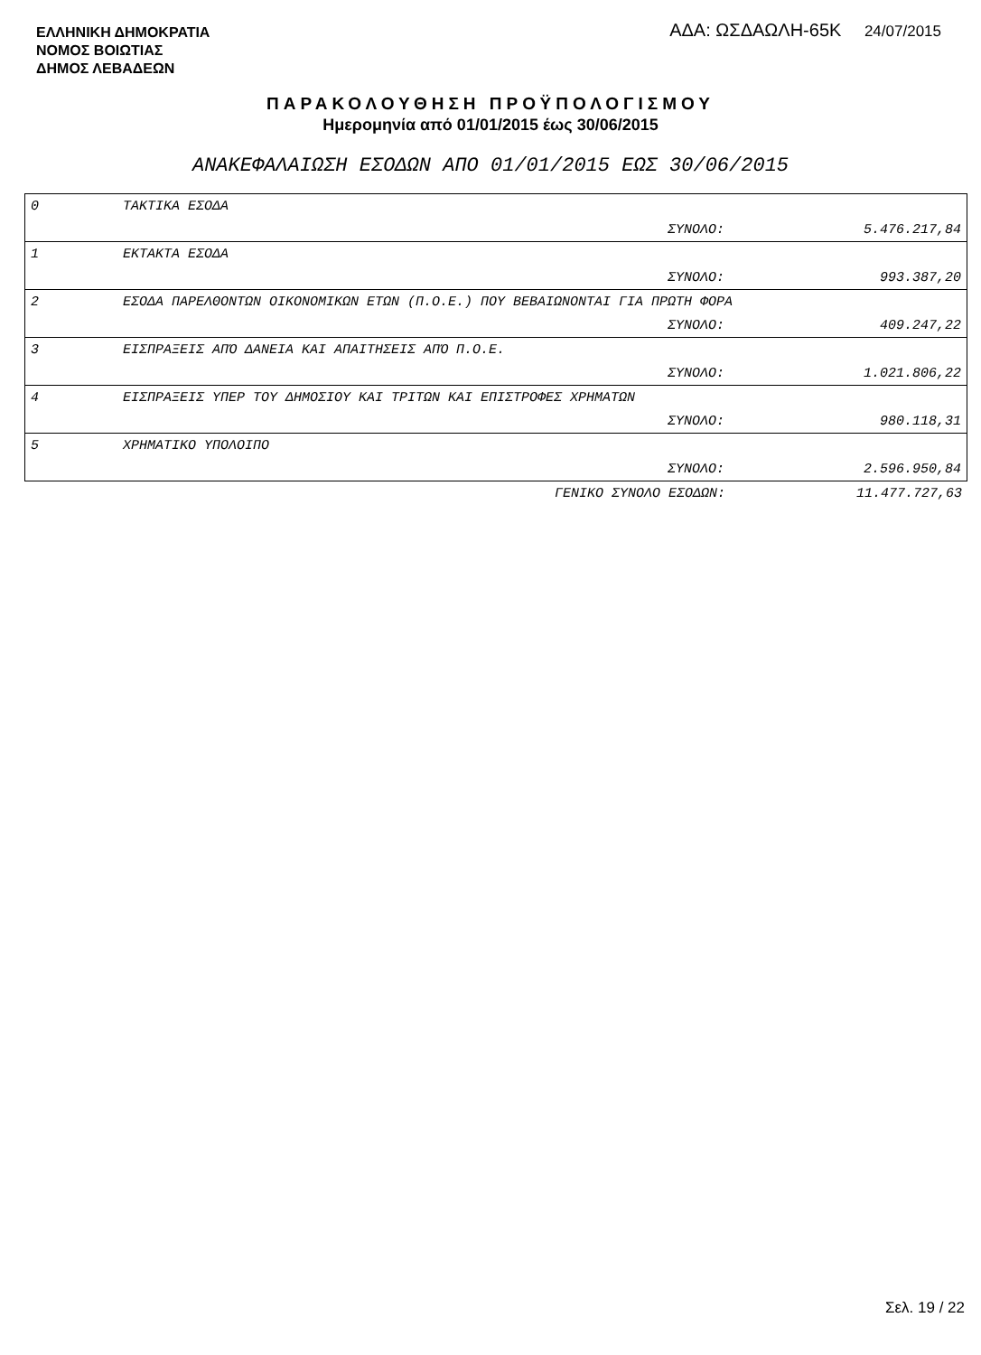ΕΛΛΗΝΙΚΗ ΔΗΜΟΚΡΑΤΙΑ
ΝΟΜΟΣ ΒΟΙΩΤΙΑΣ
ΔΗΜΟΣ ΛΕΒΑΔΕΩΝ
ΑΔΑ: ΩΣΔΑΩΛΗ-65Κ 24/07/2015
ΠΑΡΑΚΟΛΟΥΘΗΣΗ ΠΡΟΫΠΟΛΟΓΙΣΜΟΥ
Ημερομηνία από 01/01/2015 έως 30/06/2015
ΑΝΑΚΕΦΑΛΑΙΩΣΗ ΕΣΟΔΩΝ ΑΠΟ 01/01/2015 ΕΩΣ 30/06/2015
| 0 | ΤΑΚΤΙΚΑ ΕΣΟΔΑ | |
| | ΣΥΝΟΛΟ: | 5.476.217,84 |
| 1 | ΕΚΤΑΚΤΑ ΕΣΟΔΑ | |
| | ΣΥΝΟΛΟ: | 993.387,20 |
| 2 | ΕΣΟΔΑ ΠΑΡΕΛΘΟΝΤΩΝ ΟΙΚΟΝΟΜΙΚΩΝ ΕΤΩΝ (Π.Ο.Ε.) ΠΟΥ ΒΕΒΑΙΩΝΟΝΤΑΙ ΓΙΑ ΠΡΩΤΗ ΦΟΡΑ | |
| | ΣΥΝΟΛΟ: | 409.247,22 |
| 3 | ΕΙΣΠΡΑΞΕΙΣ ΑΠΌ ΔΑΝΕΙΑ ΚΑΙ ΑΠΑΙΤΗΣΕΙΣ ΑΠΌ Π.Ο.Ε. | |
| | ΣΥΝΟΛΟ: | 1.021.806,22 |
| 4 | ΕΙΣΠΡΑΞΕΙΣ ΥΠΕΡ ΤΟΥ ΔΗΜΟΣΙΟΥ ΚΑΙ ΤΡΙΤΩΝ ΚΑΙ ΕΠΙΣΤΡΟΦΕΣ ΧΡΗΜΑΤΩΝ | |
| | ΣΥΝΟΛΟ: | 980.118,31 |
| 5 | ΧΡΗΜΑΤΙΚΟ ΥΠΟΛΟΙΠΟ | |
| | ΣΥΝΟΛΟ: | 2.596.950,84 |
| | ΓΕΝΙΚΟ ΣΥΝΟΛΟ ΕΣΟΔΩΝ: | 11.477.727,63 |
Σελ. 19 / 22